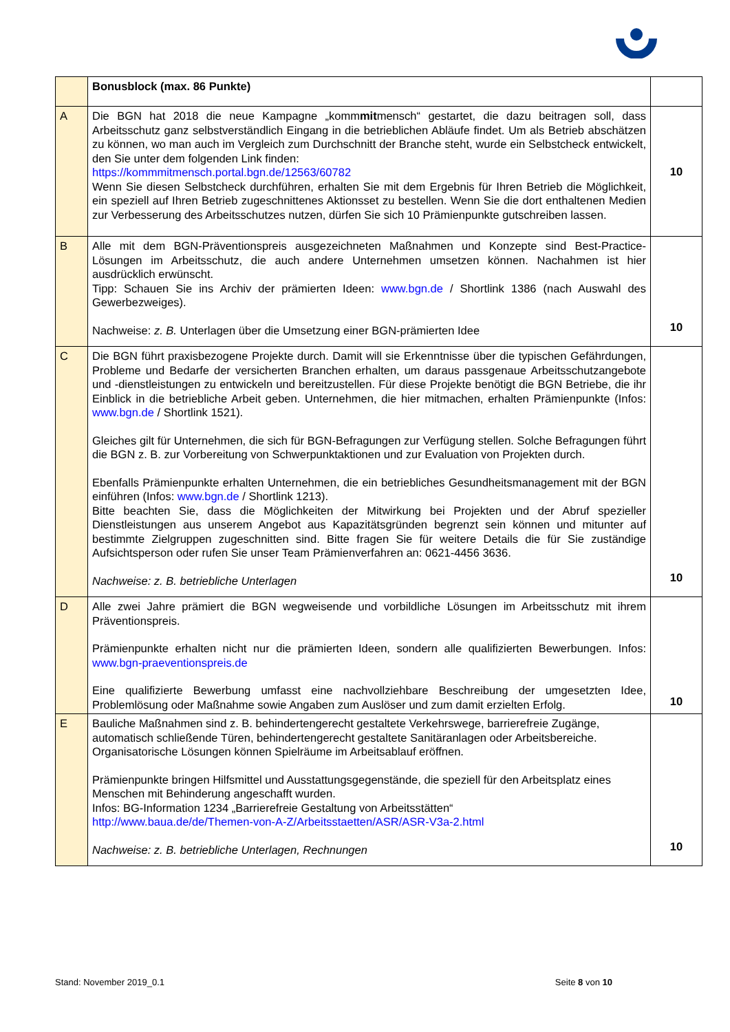| | Bonusblock (max. 86 Punkte) | |
| A | Die BGN hat 2018 die neue Kampagne „komm mit mensch“ gestartet, die dazu beitragen soll, dass Arbeitsschutz ganz selbstverständlich Eingang in die betrieblichen Abläufe findet. Um als Betrieb abschätzen zu können, wo man auch im Vergleich zum Durchschnitt der Branche steht, wurde ein Selbstcheck entwickelt, den Sie unter dem folgenden Link finden: https://kommmitmensch.portal.bgn.de/12563/60782 Wenn Sie diesen Selbstcheck durchführen, erhalten Sie mit dem Ergebnis für Ihren Betrieb die Möglichkeit, ein speziell auf Ihren Betrieb zugeschnittenes Aktionsset zu bestellen. Wenn Sie die dort enthaltenen Medien zur Verbesserung des Arbeitsschutzes nutzen, dürfen Sie sich 10 Prämienpunkte gutschreiben lassen. | 10 |
| B | Alle mit dem BGN-Präventionspreis ausgezeichneten Maßnahmen und Konzepte sind Best-Practice-Lösungen im Arbeitsschutz, die auch andere Unternehmen umsetzen können. Nachahmen ist hier ausdrücklich erwünscht. Tipp: Schauen Sie ins Archiv der prämierten Ideen: www.bgn.de / Shortlink 1386 (nach Auswahl des Gewerbezweiges). Nachweise: z. B. Unterlagen über die Umsetzung einer BGN-prämierten Idee | 10 |
| C | Die BGN führt praxisbezogene Projekte durch. Damit will sie Erkenntnisse über die typischen Gefährdungen, Probleme und Bedarfe der versicherten Branchen erhalten, um daraus passgenaue Arbeitsschutzangebote und -dienstleistungen zu entwickeln und bereitzustellen. Für diese Projekte benötigt die BGN Betriebe, die ihr Einblick in die betriebliche Arbeit geben. Unternehmen, die hier mitmachen, erhalten Prämienpunkte (Infos: www.bgn.de / Shortlink 1521). Gleiches gilt für Unternehmen, die sich für BGN-Befragungen zur Verfügung stellen. Solche Befragungen führt die BGN z. B. zur Vorbereitung von Schwerpunktaktionen und zur Evaluation von Projekten durch. Ebenfalls Prämienpunkte erhalten Unternehmen, die ein betriebliches Gesundheitsmanagement mit der BGN einführen (Infos: www.bgn.de / Shortlink 1213). Bitte beachten Sie, dass die Möglichkeiten der Mitwirkung bei Projekten und der Abruf spezieller Dienstleistungen aus unserem Angebot aus Kapazitätsgründen begrenzt sein können und mitunter auf bestimmte Zielgruppen zugeschnitten sind. Bitte fragen Sie für weitere Details die für Sie zuständige Aufsichtsperson oder rufen Sie unser Team Prämienverfahren an: 0621-4456 3636. Nachweise: z. B. betriebliche Unterlagen | 10 |
| D | Alle zwei Jahre prämiert die BGN wegweisende und vorbildliche Lösungen im Arbeitsschutz mit ihrem Präventionspreis. Prämienpunkte erhalten nicht nur die prämierten Ideen, sondern alle qualifizierten Bewerbungen. Infos: www.bgn-praeventionspreis.de Eine qualifizierte Bewerbung umfasst eine nachvollziehbare Beschreibung der umgesetzten Idee, Problemlösung oder Maßnahme sowie Angaben zum Auslöser und zum damit erzielten Erfolg. | 10 |
| E | Bauliche Maßnahmen sind z. B. behindertengerecht gestaltete Verkehrswege, barrierefreie Zugänge, automatisch schließende Türen, behindertengerecht gestaltete Sanitäranlagen oder Arbeitsbereiche. Organisatorische Lösungen können Spielräume im Arbeitsablauf eröffnen. Prämienpunkte bringen Hilfsmittel und Ausstattungsgegenstände, die speziell für den Arbeitsplatz eines Menschen mit Behinderung angeschafft wurden. Infos: BG-Information 1234 „Barrierefreie Gestaltung von Arbeitsstätten“ http://www.baua.de/de/Themen-von-A-Z/Arbeitsstaetten/ASR/ASR-V3a-2.html Nachweise: z. B. betriebliche Unterlagen, Rechnungen | 10 |
Stand: November 2019_0.1 Seite 8 von 10